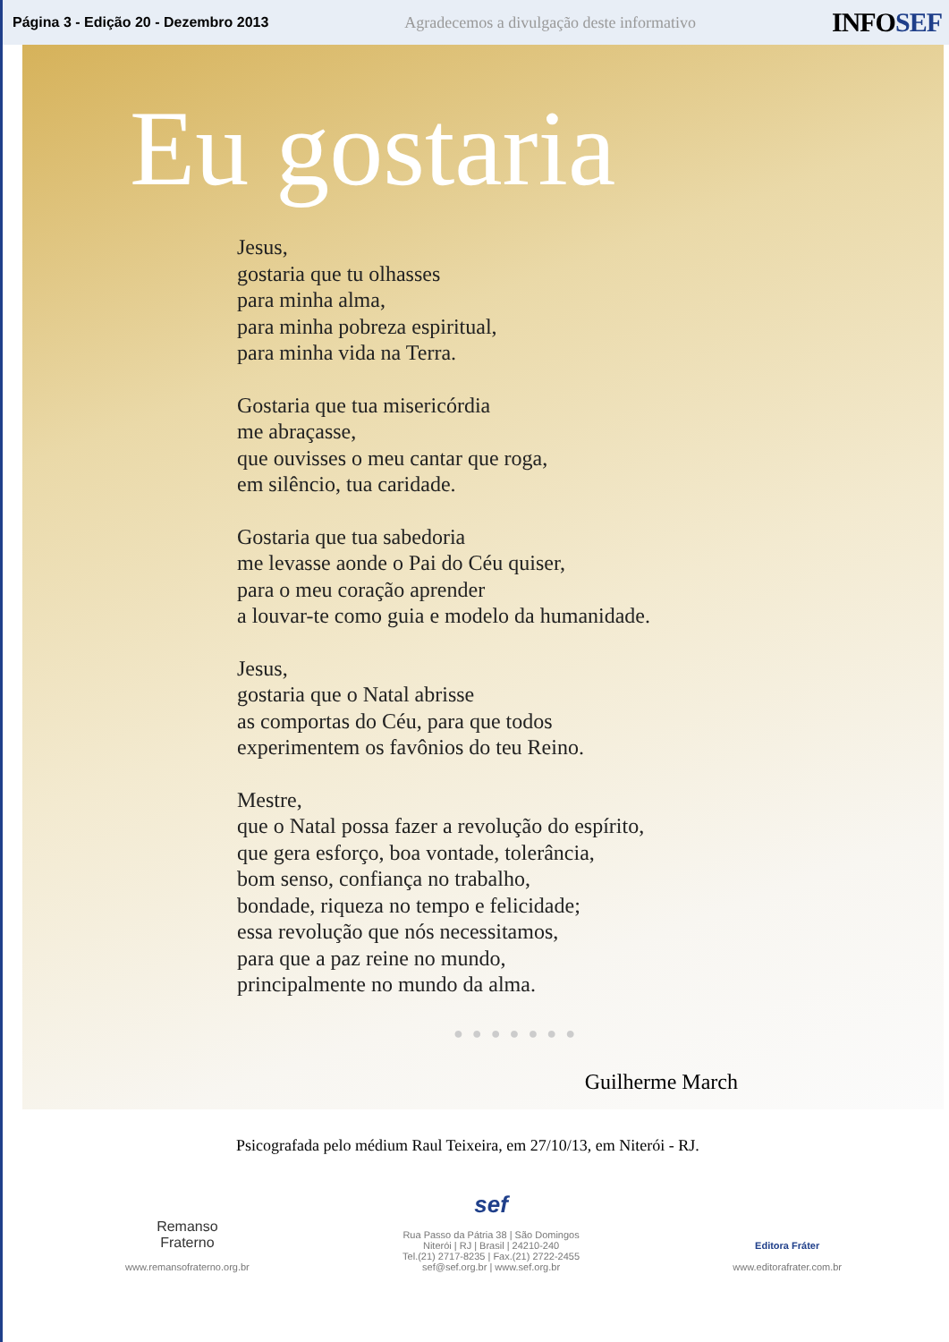Página 3 - Edição 20 - Dezembro 2013
Agradecemos a divulgação deste informativo
INFOSEF
Eu gostaria
Jesus,
gostaria que tu olhasses
para minha alma,
para minha pobreza espiritual,
para minha vida na Terra.
Gostaria que tua misericórdia
me abraçasse,
que ouvisses o meu cantar que roga,
em silêncio, tua caridade.
Gostaria que tua sabedoria
me levasse aonde o Pai do Céu quiser,
para o meu coração aprender
a louvar-te como guia e modelo da humanidade.
Jesus,
gostaria que o Natal abrisse
as comportas do Céu, para que todos
experimentem os favônios do teu Reino.
Mestre,
que o Natal possa fazer a revolução do espírito,
que gera esforço, boa vontade, tolerância,
bom senso, confiança no trabalho,
bondade, riqueza no tempo e felicidade;
essa revolução que nós necessitamos,
para que a paz reine no mundo,
principalmente no mundo da alma.
●●●●●●●
Guilherme March
Psicografada pelo médium Raul Teixeira, em 27/10/13, em Niterói - RJ.
Remanso
Fraterno
www.remansofraterno.org.br
sef
Rua Passo da Pátria 38 | São Domingos
Niterói | RJ | Brasil | 24210-240
Tel.(21) 2717-8235 | Fax.(21) 2722-2455
sef@sef.org.br | www.sef.org.br
Editora Fráter
www.editorafrater.com.br